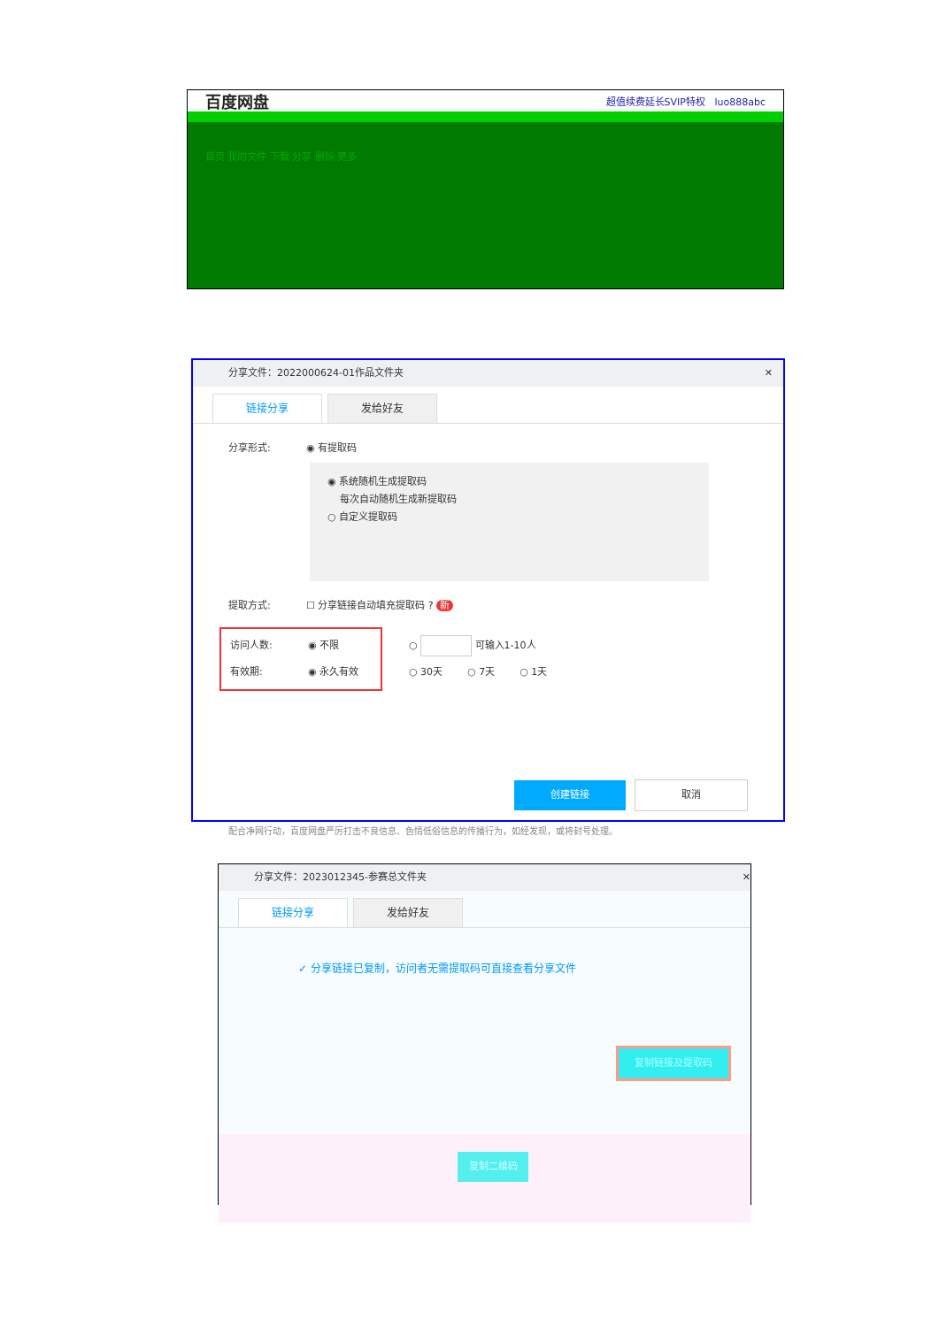百度网盘 超值续费延长SVIP特权 luo888abc
首页 我的文件 下载 分享 删除 更多
分享文件：2022000624-01作品文件夹 ✕
链接分享 发给好友
分享形式: ◉ 有提取码
◉ 系统随机生成提取码
每次自动随机生成新提取码
○ 自定义提取码
提取方式: ☐ 分享链接自动填充提取码 ? 新
访问人数: ◉ 不限
有效期: ◉ 永久有效
○ 可输入1-10人
○ 30天 ○ 7天 ○ 1天
创建链接 取消
配合净网行动，百度网盘严厉打击不良信息、色情低俗信息的传播行为，如经发现，或将封号处理。
分享文件：2023012345-参赛总文件夹 ✕
链接分享 发给好友
✓ 分享链接已复制，访问者无需提取码可直接查看分享文件
复制链接及提取码
复制二维码